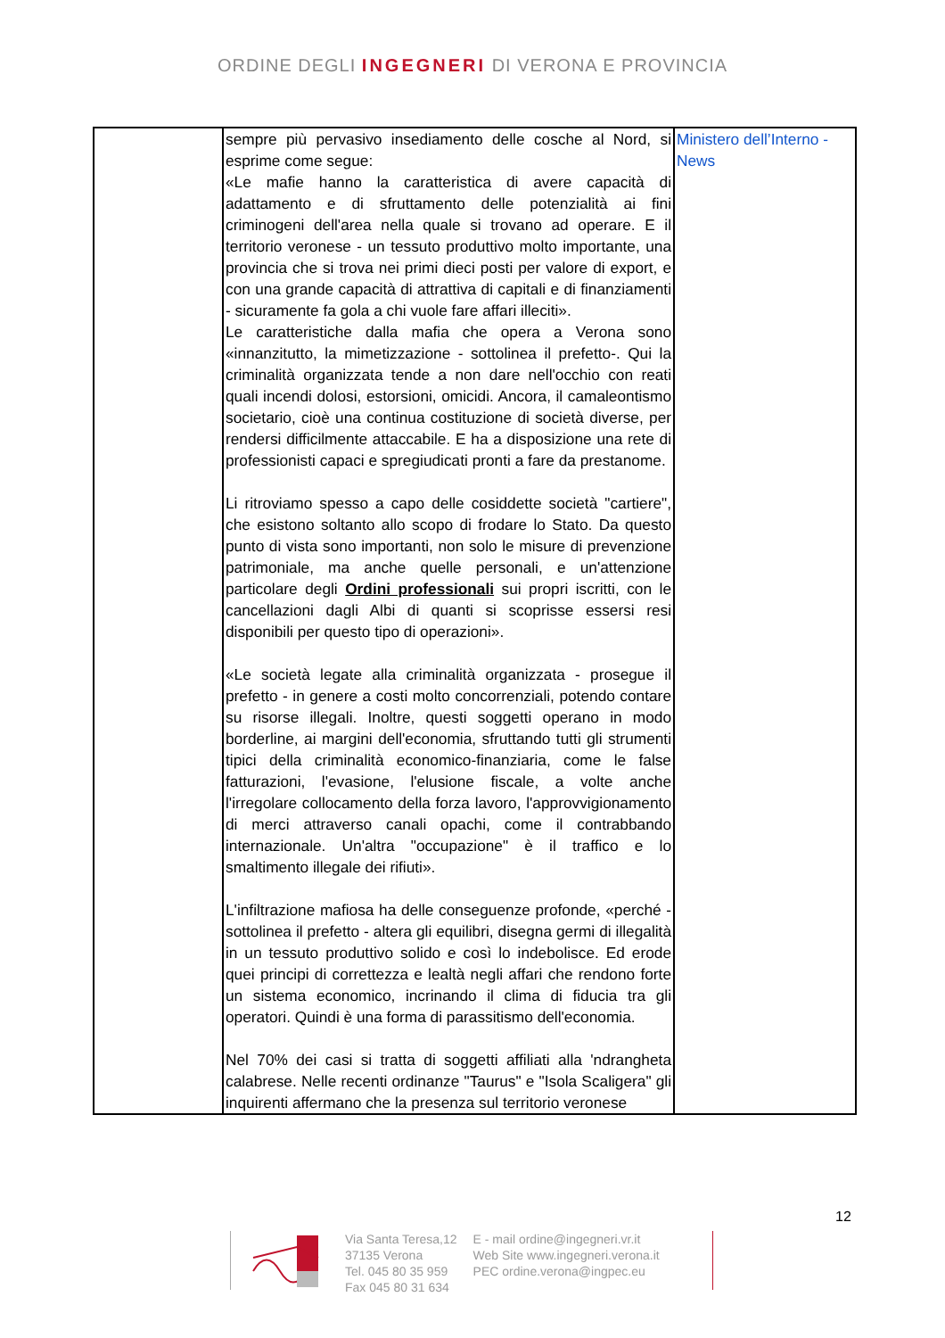ORDINE DEGLI INGEGNERI DI VERONA E PROVINCIA
| | sempre più pervasivo insediamento delle cosche al Nord, si esprime come segue: «Le mafie hanno la caratteristica di avere capacità di adattamento e di sfruttamento delle potenzialità ai fini criminogeni dell'area nella quale si trovano ad operare. E il territorio veronese - un tessuto produttivo molto importante, una provincia che si trova nei primi dieci posti per valore di export, e con una grande capacità di attrattiva di capitali e di finanziamenti - sicuramente fa gola a chi vuole fare affari illeciti». Le caratteristiche dalla mafia che opera a Verona sono «innanzitutto, la mimetizzazione - sottolinea il prefetto-. Qui la criminalità organizzata tende a non dare nell'occhio con reati quali incendi dolosi, estorsioni, omicidi. Ancora, il camaleontismo societario, cioè una continua costituzione di società diverse, per rendersi difficilmente attaccabile. E ha a disposizione una rete di professionisti capaci e spregiudicati pronti a fare da prestanome. Li ritroviamo spesso a capo delle cosiddette società "cartiere", che esistono soltanto allo scopo di frodare lo Stato. Da questo punto di vista sono importanti, non solo le misure di prevenzione patrimoniale, ma anche quelle personali, e un'attenzione particolare degli Ordini professionali sui propri iscritti, con le cancellazioni dagli Albi di quanti si scoprisse essersi resi disponibili per questo tipo di operazioni». «Le società legate alla criminalità organizzata - prosegue il prefetto - in genere a costi molto concorrenziali, potendo contare su risorse illegali. Inoltre, questi soggetti operano in modo borderline, ai margini dell'economia, sfruttando tutti gli strumenti tipici della criminalità economico-finanziaria, come le false fatturazioni, l'evasione, l'elusione fiscale, a volte anche l'irregolare collocamento della forza lavoro, l'approvvigionamento di merci attraverso canali opachi, come il contrabbando internazionale. Un'altra "occupazione" è il traffico e lo smaltimento illegale dei rifiuti». L'infiltrazione mafiosa ha delle conseguenze profonde, «perché - sottolinea il prefetto - altera gli equilibri, disegna germi di illegalità in un tessuto produttivo solido e così lo indebolisce. Ed erode quei principi di correttezza e lealtà negli affari che rendono forte un sistema economico, incrinando il clima di fiducia tra gli operatori. Quindi è una forma di parassitismo dell'economia. Nel 70% dei casi si tratta di soggetti affiliati alla 'ndrangheta calabrese. Nelle recenti ordinanze "Taurus" e "Isola Scaligera" gli inquirenti affermano che la presenza sul territorio veronese | Ministero dell’Interno - News |
12
Via Santa Teresa,12
37135 Verona
Tel. 045 80 35 959
Fax 045 80 31 634
E - mail ordine@ingegneri.vr.it
Web Site www.ingegneri.verona.it
PEC ordine.verona@ingpec.eu